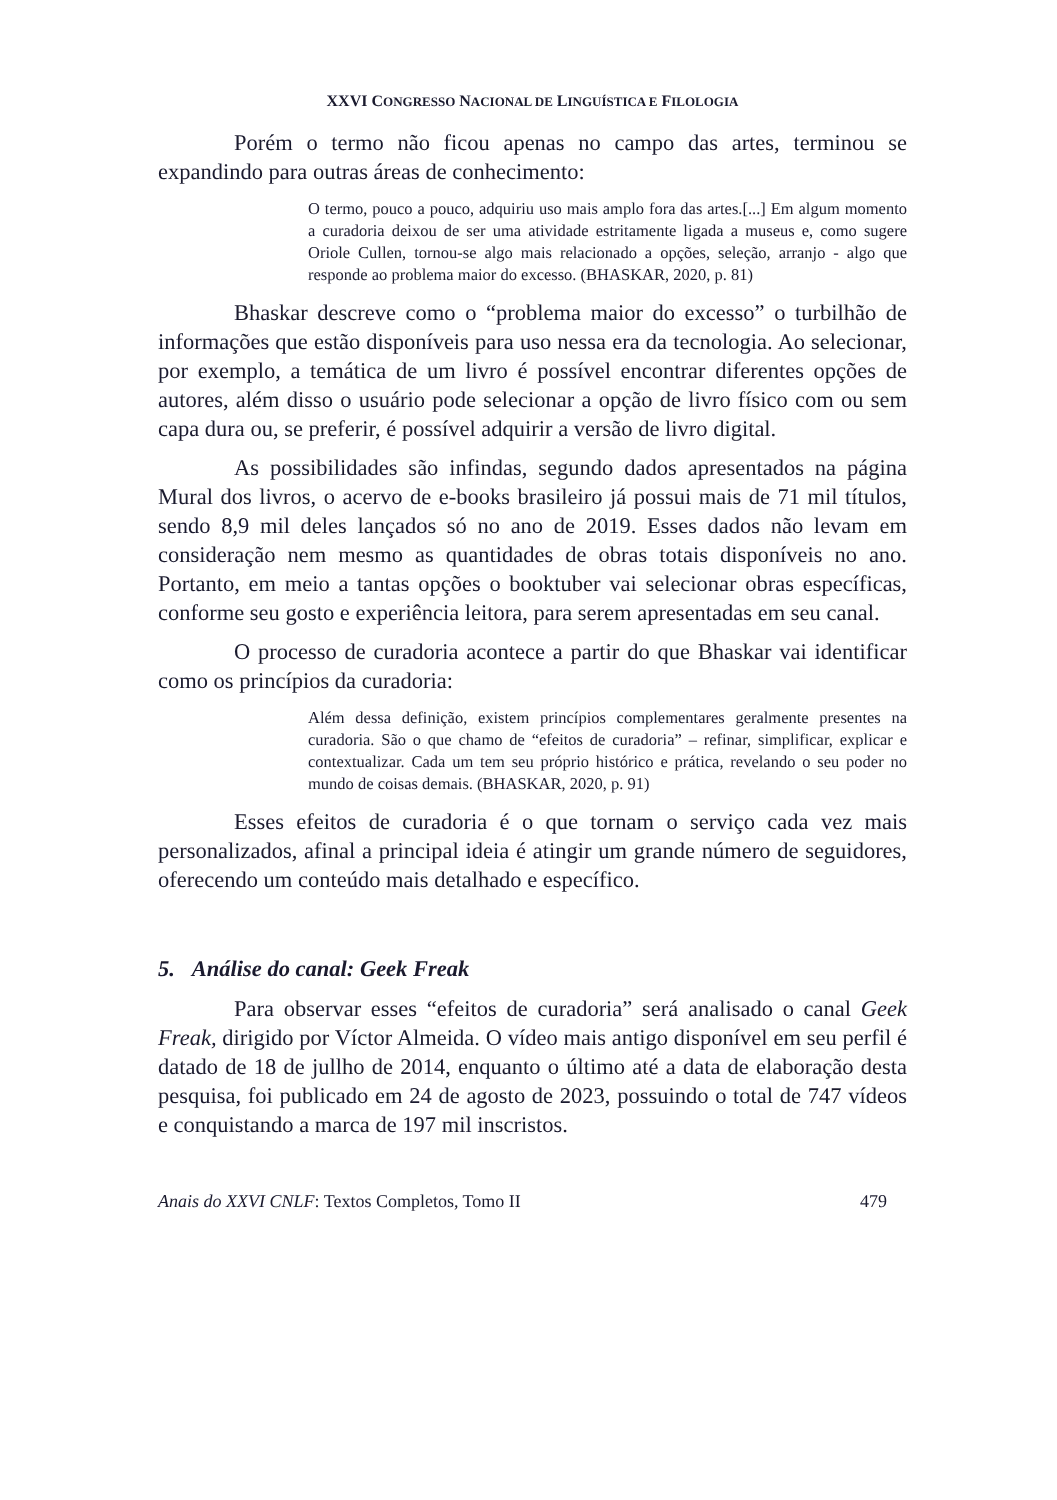XXVI CONGRESSO NACIONAL DE LINGUÍSTICA E FILOLOGIA
Porém o termo não ficou apenas no campo das artes, terminou se expandindo para outras áreas de conhecimento:
O termo, pouco a pouco, adquiriu uso mais amplo fora das artes.[...] Em algum momento a curadoria deixou de ser uma atividade estritamente ligada a museus e, como sugere Oriole Cullen, tornou-se algo mais relacionado a opções, seleção, arranjo - algo que responde ao problema maior do excesso. (BHASKAR, 2020, p. 81)
Bhaskar descreve como o “problema maior do excesso” o turbilhão de informações que estão disponíveis para uso nessa era da tecnologia. Ao selecionar, por exemplo, a temática de um livro é possível encontrar diferentes opções de autores, além disso o usuário pode selecionar a opção de livro físico com ou sem capa dura ou, se preferir, é possível adquirir a versão de livro digital.
As possibilidades são infindas, segundo dados apresentados na página Mural dos livros, o acervo de e-books brasileiro já possui mais de 71 mil títulos, sendo 8,9 mil deles lançados só no ano de 2019. Esses dados não levam em consideração nem mesmo as quantidades de obras totais disponíveis no ano. Portanto, em meio a tantas opções o booktuber vai selecionar obras específicas, conforme seu gosto e experiência leitora, para serem apresentadas em seu canal.
O processo de curadoria acontece a partir do que Bhaskar vai identificar como os princípios da curadoria:
Além dessa definição, existem princípios complementares geralmente presentes na curadoria. São o que chamo de “efeitos de curadoria” – refinar, simplificar, explicar e contextualizar. Cada um tem seu próprio histórico e prática, revelando o seu poder no mundo de coisas demais. (BHASKAR, 2020, p. 91)
Esses efeitos de curadoria é o que tornam o serviço cada vez mais personalizados, afinal a principal ideia é atingir um grande número de seguidores, oferecendo um conteúdo mais detalhado e específico.
5. Análise do canal: Geek Freak
Para observar esses “efeitos de curadoria” será analisado o canal Geek Freak, dirigido por Víctor Almeida. O vídeo mais antigo disponível em seu perfil é datado de 18 de jullho de 2014, enquanto o último até a data de elaboração desta pesquisa, foi publicado em 24 de agosto de 2023, possuindo o total de 747 vídeos e conquistando a marca de 197 mil inscristos.
Anais do XXVI CNLF: Textos Completos, Tomo II 479